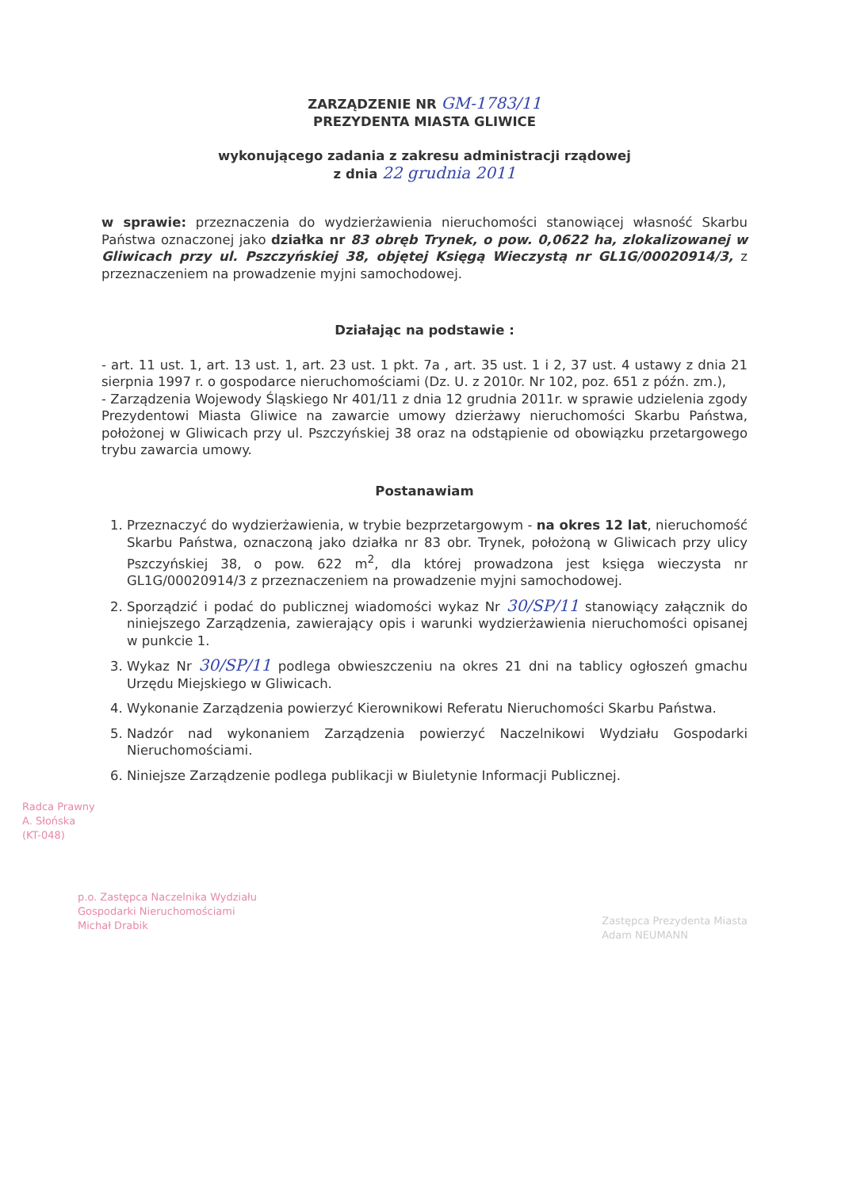ZARZĄDZENIE NR GM-1783/11
PREZYDENTA MIASTA GLIWICE
wykonującego zadania z zakresu administracji rządowej
z dnia 22 grudnia 2011
w sprawie: przeznaczenia do wydzierżawienia nieruchomości stanowiącej własność Skarbu Państwa oznaczonej jako działka nr 83 obręb Trynek, o pow. 0,0622 ha, zlokalizowanej w Gliwicach przy ul. Pszczyńskiej 38, objętej Księgą Wieczystą nr GL1G/00020914/3, z przeznaczeniem na prowadzenie myjni samochodowej.
Działając na podstawie :
- art. 11 ust. 1, art. 13 ust. 1, art. 23 ust. 1 pkt. 7a , art. 35 ust. 1 i 2, 37 ust. 4 ustawy z dnia 21 sierpnia 1997 r. o gospodarce nieruchomościami (Dz. U. z 2010r. Nr 102, poz. 651 z późn. zm.),
- Zarządzenia Wojewody Śląskiego Nr 401/11 z dnia 12 grudnia 2011r. w sprawie udzielenia zgody Prezydentowi Miasta Gliwice na zawarcie umowy dzierżawy nieruchomości Skarbu Państwa, położonej w Gliwicach przy ul. Pszczyńskiej 38 oraz na odstąpienie od obowiązku przetargowego trybu zawarcia umowy.
Postanawiam
1. Przeznaczyć do wydzierżawienia, w trybie bezprzetargowym - na okres 12 lat, nieruchomość Skarbu Państwa, oznaczoną jako działka nr 83 obr. Trynek, położoną w Gliwicach przy ulicy Pszczyńskiej 38, o pow. 622 m<sup>2</sup>, dla której prowadzona jest księga wieczysta nr GL1G/00020914/3 z przeznaczeniem na prowadzenie myjni samochodowej.
2. Sporządzić i podać do publicznej wiadomości wykaz Nr 30/SP/11 stanowiący załącznik do niniejszego Zarządzenia, zawierający opis i warunki wydzierżawienia nieruchomości opisanej w punkcie 1.
3. Wykaz Nr 30/SP/11 podlega obwieszczeniu na okres 21 dni na tablicy ogłoszeń gmachu Urzędu Miejskiego w Gliwicach.
4. Wykonanie Zarządzenia powierzyć Kierownikowi Referatu Nieruchomości Skarbu Państwa.
5. Nadzór nad wykonaniem Zarządzenia powierzyć Naczelnikowi Wydziału Gospodarki Nieruchomościami.
6. Niniejsze Zarządzenie podlega publikacji w Biuletynie Informacji Publicznej.
Radca Prawny
A. Słońska
(KT-048)
p.o. Zastępca Naczelnika Wydziału
Gospodarki Nieruchomościami
Michał Drabik
Zastępca Prezydenta Miasta
Adam NEUMANN